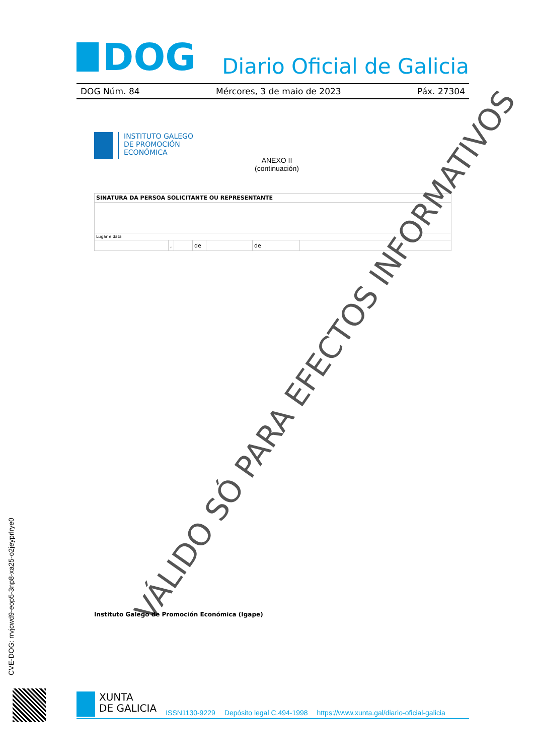DOG
Diario Oficial de Galicia
DOG Núm. 84 Mércores, 3 de maio de 2023 Páx. 27304
INSTITUTO GALEGO
DE PROMOCIÓN
ECONÓMICA
ANEXO II
(continuación)
| SINATURA DA PERSOA SOLICITANTE OU REPRESENTANTE | | | | | | | |
| --- | --- | --- | --- | --- | --- | --- | --- |
| Lugar e data | | | | | | | |
| | , | | de | | de | | |
VÁLIDO SÓ PARA EFECTOS INFORMATIVOS
Instituto Galego de Promoción Económica (Igape)
CVE-DOG: rrvjcwd9-eop5-3np8-xa25-o2jeyprlrye0
XUNTA
DE GALICIA
ISSN1130-9229 Depósito legal C.494-1998 https://www.xunta.gal/diario-oficial-galicia